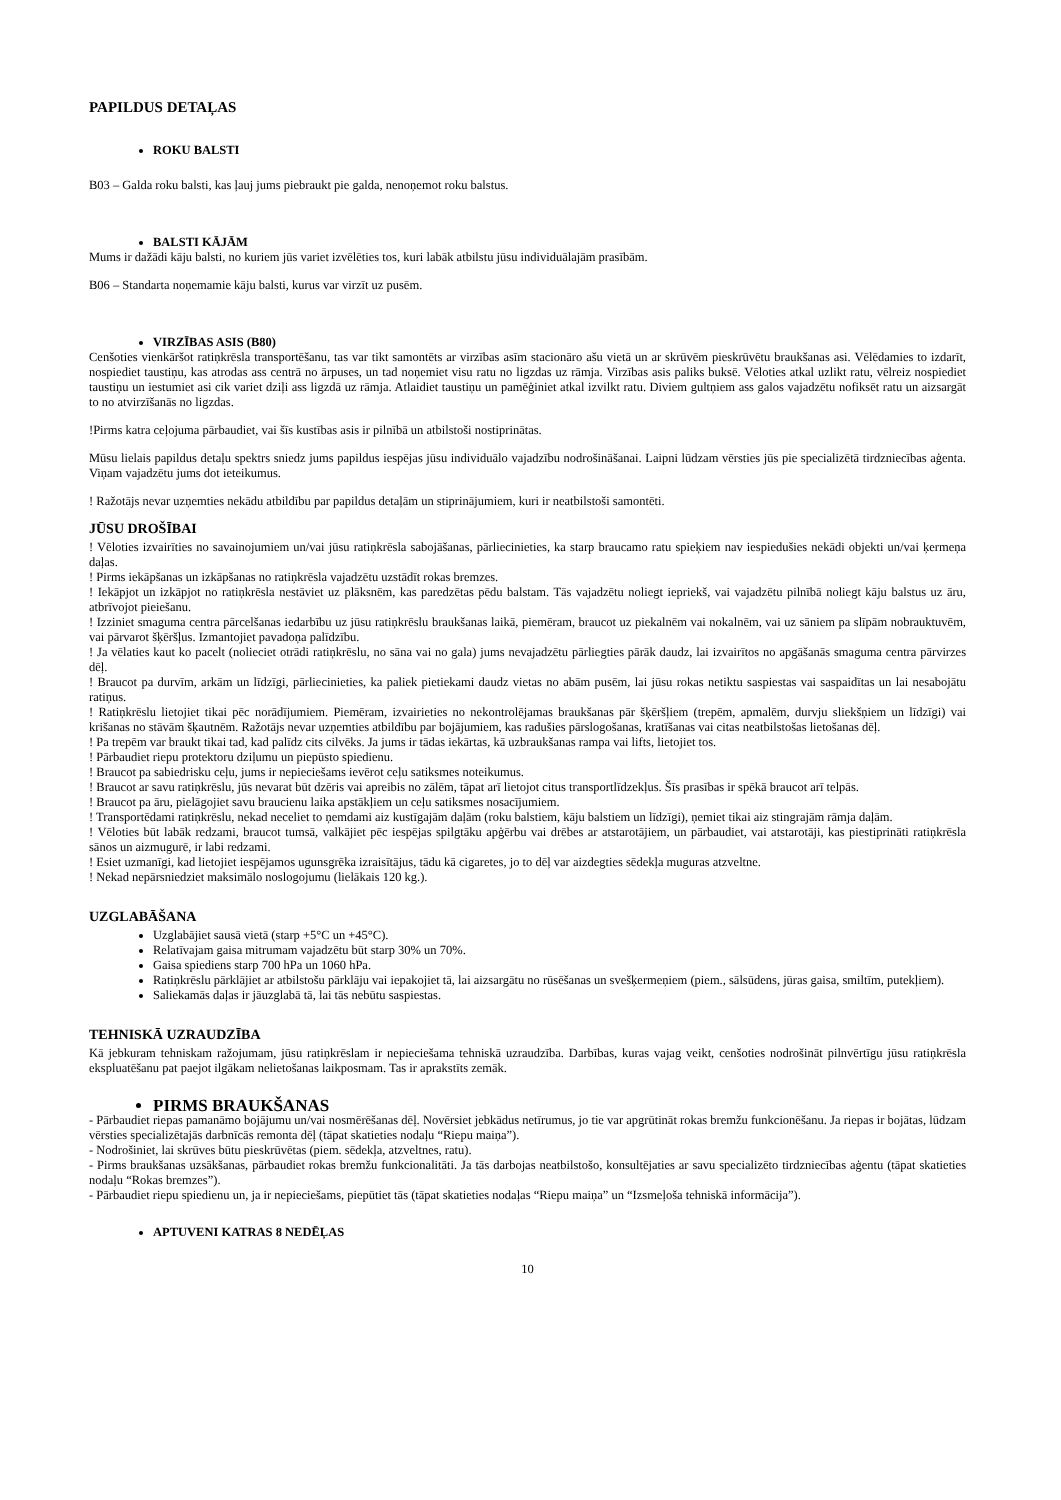PAPILDUS DETAĻAS
ROKU BALSTI
B03 – Galda roku balsti, kas ļauj jums piebraukt pie galda, nenoņemot roku balstus.
BALSTI KĀJĀM
Mums ir dažādi kāju balsti, no kuriem jūs variet izvēlēties tos, kuri labāk atbilstu jūsu individuālajām prasībām.
B06 – Standarta noņemamie kāju balsti, kurus var virzīt uz pusēm.
VIRZĪBAS ASIS (B80)
Cenšoties vienkāršot ratiņkrēsla transportēšanu, tas var tikt samontēts ar virzības asīm stacionāro ašu vietā un ar skrūvēm pieskrūvētu braukšanas asi. Vēlēdamies to izdarīt, nospiediet taustiņu, kas atrodas ass centrā no ārpuses, un tad noņemiet visu ratu no ligzdas uz rāmja. Virzības asis paliks buksē. Vēloties atkal uzlikt ratu, vēlreiz nospiediet taustiņu un iestumiet asi cik variet dziļi ass ligzdā uz rāmja. Atlaidiet taustiņu un pamēģiniet atkal izvilkt ratu. Diviem gultņiem ass galos vajadzētu nofiksēt ratu un aizsargāt to no atvirzīšanās no ligzdas.
!Pirms katra ceļojuma pārbaudiet, vai šīs kustības asis ir pilnībā un atbilstoši nostiprinātas.
Mūsu lielais papildus detaļu spektrs sniedz jums papildus iespējas jūsu individuālo vajadzību nodrošināšanai. Laipni lūdzam vērsties jūs pie specializētā tirdzniecības aģenta. Viņam vajadzētu jums dot ieteikumus.
! Ražotājs nevar uzņemties nekādu atbildību par papildus detaļām un stiprinājumiem, kuri ir neatbilstoši samontēti.
JŪSU DROŠĪBAI
! Vēloties izvairīties no savainojumiem un/vai jūsu ratiņkrēsla sabojāšanas, pārliecinieties, ka starp braucamo ratu spieķiem nav iespiedušies nekādi objekti un/vai ķermeņa daļas.
! Pirms iekāpšanas un izkāpšanas no ratiņkrēsla vajadzētu uzstādīt rokas bremzes.
! Iekāpjot un izkāpjot no ratiņkrēsla nestāviet uz plāksnēm, kas paredzētas pēdu balstam. Tās vajadzētu noliegt iepriekš, vai vajadzētu pilnībā noliegt kāju balstus uz āru, atbrīvojot pieiešanu.
! Izziniet smaguma centra pārcelšanas iedarbību uz jūsu ratiņkrēslu braukšanas laikā, piemēram, braucot uz piekalnēm vai nokalnēm, vai uz sāniem pa slīpām nobrauktuvēm, vai pārvarot šķēršļus. Izmantojiet pavadoņa palīdzību.
! Ja vēlaties kaut ko pacelt (nolieciet otrādi ratiņkrēslu, no sāna vai no gala) jums nevajadzētu pārliegties pārāk daudz, lai izvairītos no apgāšanās smaguma centra pārvirzes dēļ.
! Braucot pa durvīm, arkām un līdzīgi, pārliecinieties, ka paliek pietiekami daudz vietas no abām pusēm, lai jūsu rokas netiktu saspiestas vai saspaidītas un lai nesabojātu ratiņus.
! Ratiņkrēslu lietojiet tikai pēc norādījumiem. Piemēram, izvairieties no nekontrolējamas braukšanas pār šķēršļiem (trepēm, apmalēm, durvju sliekšņiem un līdzīgi) vai krišanas no stāvām šķautnēm. Ražotājs nevar uzņemties atbildību par bojājumiem, kas radušies pārslogošanas, kratīšanas vai citas neatbilstošas lietošanas dēļ.
! Pa trepēm var braukt tikai tad, kad palīdz cits cilvēks. Ja jums ir tādas iekārtas, kā uzbraukšanas rampa vai lifts, lietojiet tos.
! Pārbaudiet riepu protektoru dziļumu un piepūsto spiedienu.
! Braucot pa sabiedrisku ceļu, jums ir nepieciešams ievērot ceļu satiksmes noteikumus.
! Braucot ar savu ratiņkrēslu, jūs nevarat būt dzēris vai apreibis no zālēm, tāpat arī lietojot citus transportlīdzekļus. Šīs prasības ir spēkā braucot arī telpās.
! Braucot pa āru, pielāgojiet savu braucienu laika apstākļiem un ceļu satiksmes nosacījumiem.
! Transportēdami ratiņkrēslu, nekad neceliet to ņemdami aiz kustīgajām daļām (roku balstiem, kāju balstiem un līdzīgi), ņemiet tikai aiz stingrajām rāmja daļām.
! Vēloties būt labāk redzami, braucot tumsā, valkājiet pēc iespējas spilgtāku apģērbu vai drēbes ar atstarotājiem, un pārbaudiet, vai atstarotāji, kas piestiprināti ratiņkrēsla sānos un aizmugurē, ir labi redzami.
! Esiet uzmanīgi, kad lietojiet iespējamos ugunsgrēka izraisītājus, tādu kā cigaretes, jo to dēļ var aizdegties sēdekļa muguras atzveltne.
! Nekad nepārsniedziet maksimālo noslogojumu (lielākais 120 kg.).
UZGLABĀŠANA
Uzglabājiet sausā vietā (starp +5°C un +45°C).
Relatīvajam gaisa mitrumam vajadzētu būt starp 30% un 70%.
Gaisa spiediens starp 700 hPa un 1060 hPa.
Ratiņkrēslu pārklājiet ar atbilstošu pārklāju vai iepakojiet tā, lai aizsargātu no rūsēšanas un svešķermeņiem (piem., sālsūdens, jūras gaisa, smiltīm, putekļiem).
Saliekamās daļas ir jāuzglabā tā, lai tās nebūtu saspiestas.
TEHNISKĀ UZRAUDZĪBA
Kā jebkuram tehniskam ražojumam, jūsu ratiņkrēslam ir nepieciešama tehniskā uzraudzība. Darbības, kuras vajag veikt, cenšoties nodrošināt pilnvērtīgu jūsu ratiņkrēsla ekspluatēšanu pat paejot ilgākam nelietošanas laikposmam. Tas ir aprakstīts zemāk.
PIRMS BRAUKŠANAS
- Pārbaudiet riepas pamanāmo bojājumu un/vai nosmērēšanas dēļ. Novērsiet jebkādus netīrumus, jo tie var apgrūtināt rokas bremžu funkcionēšanu. Ja riepas ir bojātas, lūdzam vērsties specializētajās darbnīcās remonta dēļ (tāpat skatieties nodaļu “Riepu maiņa”).
- Nodrošiniet, lai skrūves būtu pieskrūvētas (piem. sēdekļa, atzveltnes, ratu).
- Pirms braukšanas uzsākšanas, pārbaudiet rokas bremžu funkcionalitāti. Ja tās darbojas neatbilstošo, konsultējaties ar savu specializēto tirdzniecības aģentu (tāpat skatieties nodaļu “Rokas bremzes”).
- Pārbaudiet riepu spiedienu un, ja ir nepieciešams, piepūtiet tās (tāpat skatieties nodaļas “Riepu maiņa” un “Izsmeļoša tehniskā informācija”).
APTUVENI KATRAS 8 NEDĒĻAS
10